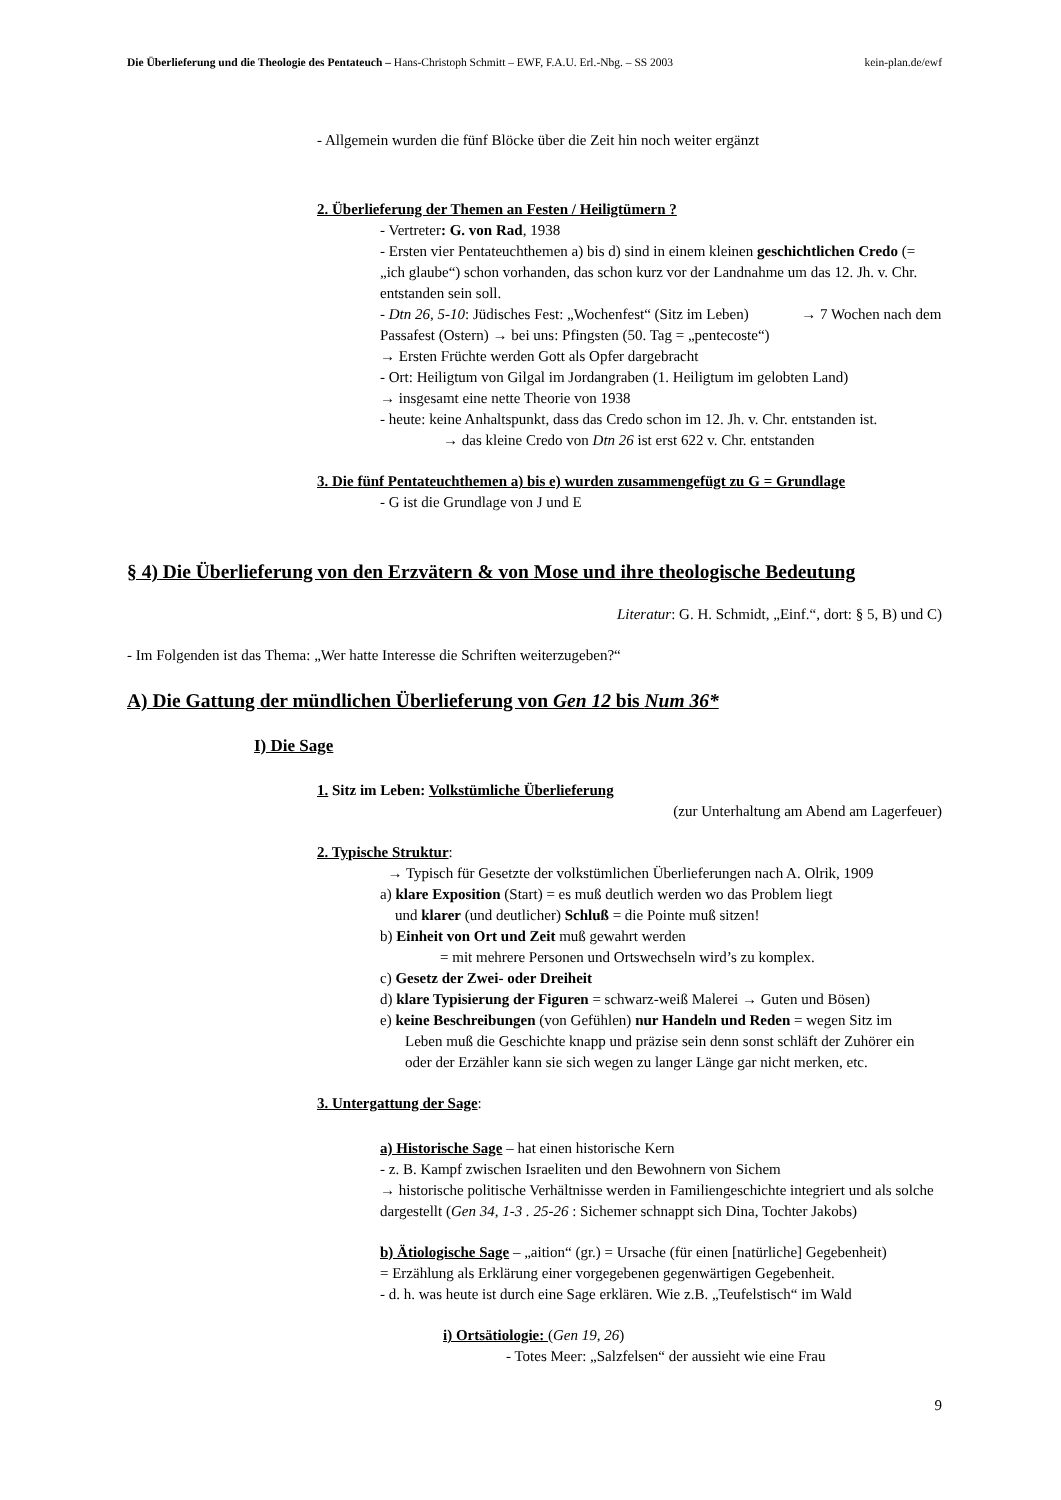Die Überlieferung und die Theologie des Pentateuch – Hans-Christoph Schmitt – EWF, F.A.U. Erl.-Nbg. – SS 2003 kein-plan.de/ewf
- Allgemein wurden die fünf Blöcke über die Zeit hin noch weiter ergänzt
2. Überlieferung der Themen an Festen / Heiligtümern ?
- Vertreter: G. von Rad, 1938
- Ersten vier Pentateuchthemen a) bis d) sind in einem kleinen geschichtlichen Credo (= „ich glaube“) schon vorhanden, das schon kurz vor der Landnahme um das 12. Jh. v. Chr. entstanden sein soll.
- Dtn 26, 5-10: Jüdisches Fest: „Wochenfest“ (Sitz im Leben) → 7 Wochen nach dem Passafest (Ostern) → bei uns: Pfingsten (50. Tag = „pentecoste“)
→ Ersten Früchte werden Gott als Opfer dargebracht
- Ort: Heiligtum von Gilgal im Jordangraben (1. Heiligtum im gelobten Land)
→ insgesamt eine nette Theorie von 1938
- heute: keine Anhaltspunkt, dass das Credo schon im 12. Jh. v. Chr. entstanden ist.
→ das kleine Credo von Dtn 26 ist erst 622 v. Chr. entstanden
3. Die fünf Pentateuchthemen a) bis e) wurden zusammengefügt zu G = Grundlage
- G ist die Grundlage von J und E
§ 4) Die Überlieferung von den Erzvätern & von Mose und ihre theologische Bedeutung
Literatur: G. H. Schmidt, „Einf.“, dort: § 5, B) und C)
- Im Folgenden ist das Thema: „Wer hatte Interesse die Schriften weiterzugeben?“
A) Die Gattung der mündlichen Überlieferung von Gen 12 bis Num 36*
I) Die Sage
1. Sitz im Leben: Volkstümliche Überlieferung
(zur Unterhaltung am Abend am Lagerfeuer)
2. Typische Struktur:
→ Typisch für Gesetzte der volkstümlichen Überlieferungen nach A. Olrik, 1909
a) klare Exposition (Start) = es muß deutlich werden wo das Problem liegt
und klarer (und deutlicher) Schluß = die Pointe muß sitzen!
b) Einheit von Ort und Zeit muß gewahrt werden
= mit mehrere Personen und Ortswechseln wird’s zu komplex.
c) Gesetz der Zwei- oder Dreiheit
d) klare Typisierung der Figuren = schwarz-weiß Malerei → Guten und Bösen)
e) keine Beschreibungen (von Gefühlen) nur Handeln und Reden = wegen Sitz im
Leben muß die Geschichte knapp und präzise sein denn sonst schläft der Zuhörer ein oder der Erzähler kann sie sich wegen zu langer Länge gar nicht merken, etc.
3. Untergattung der Sage:
a) Historische Sage – hat einen historische Kern
- z. B. Kampf zwischen Israeliten und den Bewohnern von Sichem
→ historische politische Verhältnisse werden in Familiengeschichte integriert und als solche dargestellt (Gen 34, 1-3 . 25-26 : Sichemer schnappt sich Dina, Tochter Jakobs)
b) Ätiologische Sage – „aition“ (gr.) = Ursache (für einen [natürliche] Gegebenheit)
= Erzählung als Erklärung einer vorgegebenen gegenwärtigen Gegebenheit.
- d. h. was heute ist durch eine Sage erklären. Wie z.B. „Teufelstisch“ im Wald
i) Ortsätiologie: (Gen 19, 26)
- Totes Meer: „Salzfelsen“ der aussieht wie eine Frau
9